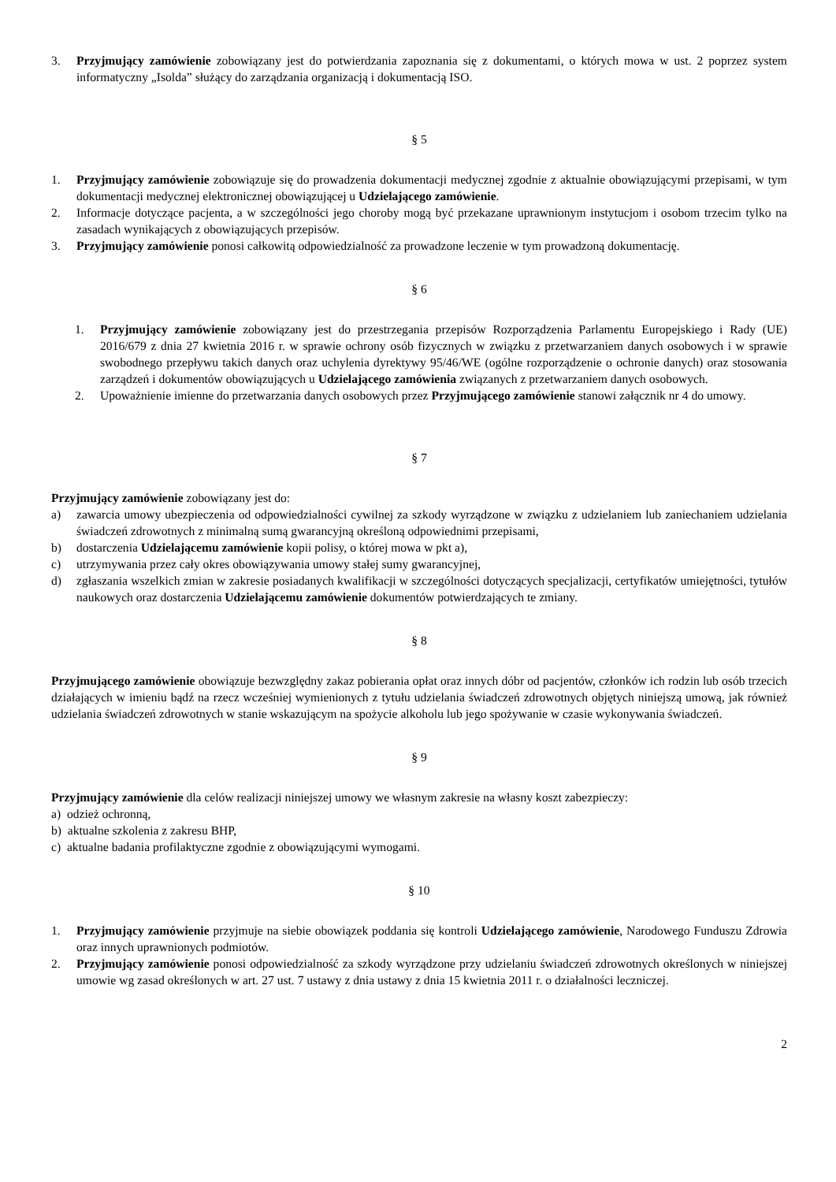3. Przyjmujący zamówienie zobowiązany jest do potwierdzania zapoznania się z dokumentami, o których mowa w ust. 2 poprzez system informatyczny „Isolda” służący do zarządzania organizacją i dokumentacją ISO.
§ 5
1. Przyjmujący zamówienie zobowiązuje się do prowadzenia dokumentacji medycznej zgodnie z aktualnie obowiązującymi przepisami, w tym dokumentacji medycznej elektronicznej obowiązującej u Udzielającego zamówienie.
2. Informacje dotyczące pacjenta, a w szczególności jego choroby mogą być przekazane uprawnionym instytucjom i osobom trzecim tylko na zasadach wynikających z obowiązujących przepisów.
3. Przyjmujący zamówienie ponosi całkowitą odpowiedzialność za prowadzone leczenie w tym prowadzoną dokumentację.
§ 6
1. Przyjmujący zamówienie zobowiązany jest do przestrzegania przepisów Rozporządzenia Parlamentu Europejskiego i Rady (UE) 2016/679 z dnia 27 kwietnia 2016 r. w sprawie ochrony osób fizycznych w związku z przetwarzaniem danych osobowych i w sprawie swobodnego przepływu takich danych oraz uchylenia dyrektywy 95/46/WE (ogólne rozporządzenie o ochronie danych) oraz stosowania zarządzeń i dokumentów obowiązujących u Udzielającego zamówienia związanych z przetwarzaniem danych osobowych.
2. Upoważnienie imienne do przetwarzania danych osobowych przez Przyjmującego zamówienie stanowi załącznik nr 4 do umowy.
§ 7
Przyjmujący zamówienie zobowiązany jest do:
a) zawarcia umowy ubezpieczenia od odpowiedzialności cywilnej za szkody wyrządzone w związku z udzielaniem lub zaniechaniem udzielania świadczeń zdrowotnych z minimalną sumą gwarancyjną określoną odpowiednimi przepisami,
b) dostarczenia Udzielającemu zamówienie kopii polisy, o której mowa w pkt a),
c) utrzymywania przez cały okres obowiązywania umowy stałej sumy gwarancyjnej,
d) zgłaszania wszelkich zmian w zakresie posiadanych kwalifikacji w szczególności dotyczących specjalizacji, certyfikatów umiejętności, tytułów naukowych oraz dostarczenia Udzielającemu zamówienie dokumentów potwierdzających te zmiany.
§ 8
Przyjmującego zamówienie obowiązuje bezwzględny zakaz pobierania opłat oraz innych dóbr od pacjentów, członków ich rodzin lub osób trzecich działających w imieniu bądź na rzecz wcześniej wymienionych z tytułu udzielania świadczeń zdrowotnych objętych niniejszą umową, jak również udzielania świadczeń zdrowotnych w stanie wskazującym na spożycie alkoholu lub jego spożywanie w czasie wykonywania świadczeń.
§ 9
Przyjmujący zamówienie dla celów realizacji niniejszej umowy we własnym zakresie na własny koszt zabezpieczy:
a) odzież ochronną,
b) aktualne szkolenia z zakresu BHP,
c) aktualne badania profilaktyczne zgodnie z obowiązującymi wymogami.
§ 10
1. Przyjmujący zamówienie przyjmuje na siebie obowiązek poddania się kontroli Udzielającego zamówienie, Narodowego Funduszu Zdrowia oraz innych uprawnionych podmiotów.
2. Przyjmujący zamówienie ponosi odpowiedzialność za szkody wyrządzone przy udzielaniu świadczeń zdrowotnych określonych w niniejszej umowie wg zasad określonych w art. 27 ust. 7 ustawy z dnia ustawy z dnia 15 kwietnia 2011 r. o działalności leczniczej.
2